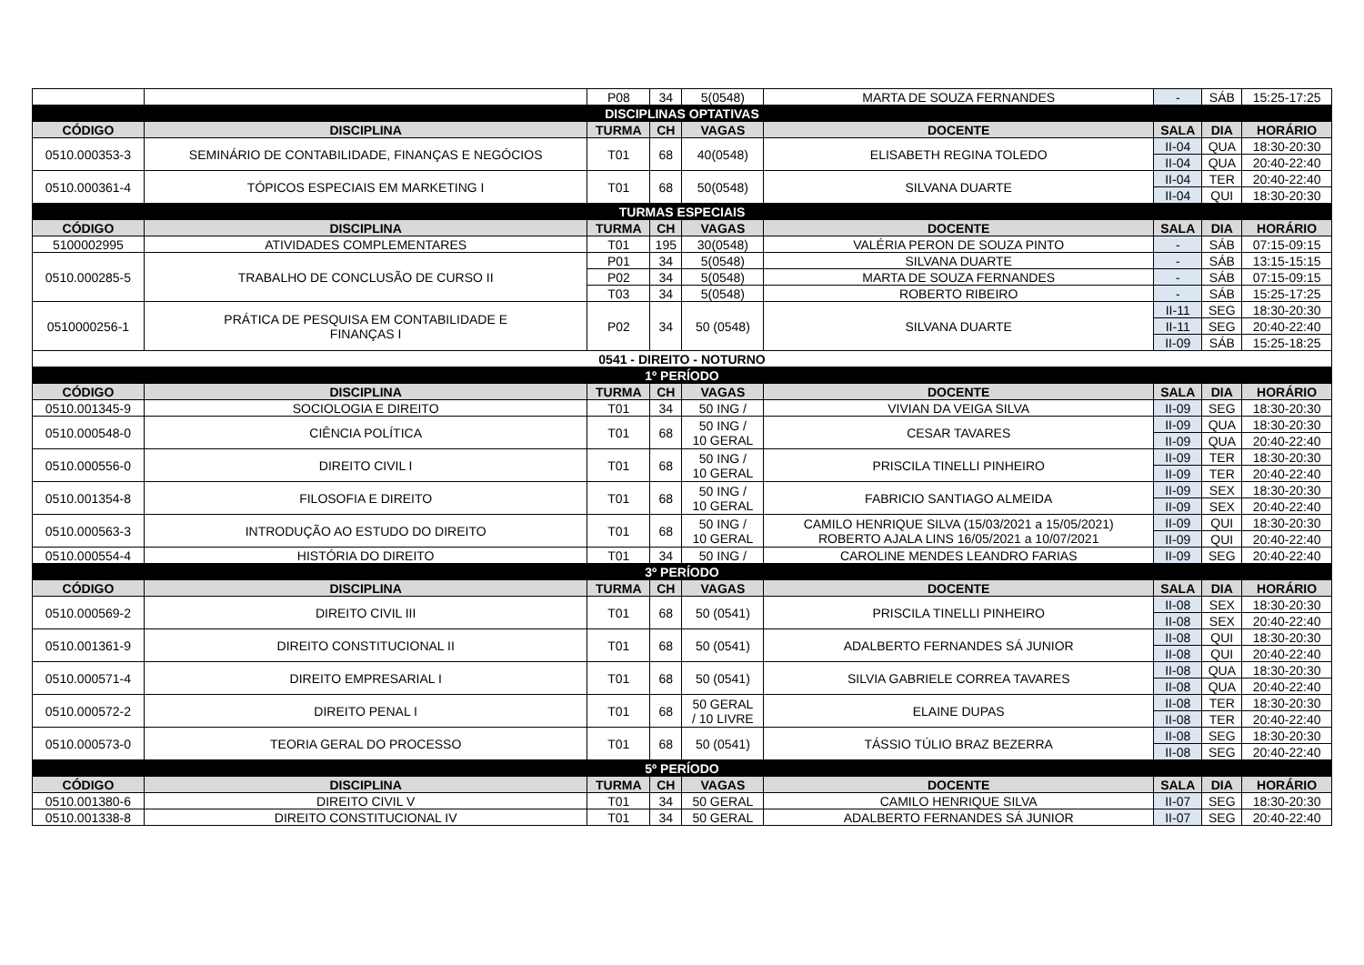| | | P08 | 34 | 5(0548) | MARTA DE SOUZA FERNANDES | - | SÁB | 15:25-17:25 |
| DISCIPLINAS OPTATIVAS | | | | | | | | |
| CÓDIGO | DISCIPLINA | TURMA | CH | VAGAS | DOCENTE | SALA | DIA | HORÁRIO |
| 0510.000353-3 | SEMINÁRIO DE CONTABILIDADE, FINANÇAS E NEGÓCIOS | T01 | 68 | 40(0548) | ELISABETH REGINA TOLEDO | II-04 | QUA | 18:30-20:30 |
| | | | | | | II-04 | QUA | 20:40-22:40 |
| 0510.000361-4 | TÓPICOS ESPECIAIS EM MARKETING I | T01 | 68 | 50(0548) | SILVANA DUARTE | II-04 | TER | 20:40-22:40 |
| | | | | | | II-04 | QUI | 18:30-20:30 |
| TURMAS ESPECIAIS | | | | | | | | |
| CÓDIGO | DISCIPLINA | TURMA | CH | VAGAS | DOCENTE | SALA | DIA | HORÁRIO |
| 5100002995 | ATIVIDADES COMPLEMENTARES | T01 | 195 | 30(0548) | VALÉRIA PERON DE SOUZA PINTO | - | SÁB | 07:15-09:15 |
| 0510.000285-5 | TRABALHO DE CONCLUSÃO DE CURSO II | P01 | 34 | 5(0548) | SILVANA DUARTE | - | SÁB | 13:15-15:15 |
| | | P02 | 34 | 5(0548) | MARTA DE SOUZA FERNANDES | - | SÁB | 07:15-09:15 |
| | | T03 | 34 | 5(0548) | ROBERTO RIBEIRO | - | SÁB | 15:25-17:25 |
| 0510000256-1 | PRÁTICA DE PESQUISA EM CONTABILIDADE E FINANÇAS I | P02 | 34 | 50 (0548) | SILVANA DUARTE | II-11 | SEG | 18:30-20:30 |
| | | | | | | II-11 | SEG | 20:40-22:40 |
| | | | | | | II-09 | SÁB | 15:25-18:25 |
| 0541 - DIREITO - NOTURNO | | | | | | | | |
| 1º PERÍODO | | | | | | | | |
| CÓDIGO | DISCIPLINA | TURMA | CH | VAGAS | DOCENTE | SALA | DIA | HORÁRIO |
| 0510.001345-9 | SOCIOLOGIA E DIREITO | T01 | 34 | 50 ING / | VIVIAN DA VEIGA SILVA | II-09 | SEG | 18:30-20:30 |
| 0510.000548-0 | CIÊNCIA POLÍTICA | T01 | 68 | 50 ING / 10 GERAL | CESAR TAVARES | II-09 | QUA | 18:30-20:30 |
| | | | | | | II-09 | QUA | 20:40-22:40 |
| 0510.000556-0 | DIREITO CIVIL I | T01 | 68 | 50 ING / 10 GERAL | PRISCILA TINELLI PINHEIRO | II-09 | TER | 18:30-20:30 |
| | | | | | | II-09 | TER | 20:40-22:40 |
| 0510.001354-8 | FILOSOFIA E DIREITO | T01 | 68 | 50 ING / 10 GERAL | FABRICIO SANTIAGO ALMEIDA | II-09 | SEX | 18:30-20:30 |
| | | | | | | II-09 | SEX | 20:40-22:40 |
| 0510.000563-3 | INTRODUÇÃO AO ESTUDO DO DIREITO | T01 | 68 | 50 ING / 10 GERAL | CAMILO HENRIQUE SILVA (15/03/2021 a 15/05/2021) ROBERTO AJALA LINS 16/05/2021 a 10/07/2021 | II-09 | QUI | 18:30-20:30 |
| | | | | | | II-09 | QUI | 20:40-22:40 |
| 0510.000554-4 | HISTÓRIA DO DIREITO | T01 | 34 | 50 ING / | CAROLINE MENDES LEANDRO FARIAS | II-09 | SEG | 20:40-22:40 |
| 3º PERÍODO | | | | | | | | |
| CÓDIGO | DISCIPLINA | TURMA | CH | VAGAS | DOCENTE | SALA | DIA | HORÁRIO |
| 0510.000569-2 | DIREITO CIVIL III | T01 | 68 | 50 (0541) | PRISCILA TINELLI PINHEIRO | II-08 | SEX | 18:30-20:30 |
| | | | | | | II-08 | SEX | 20:40-22:40 |
| 0510.001361-9 | DIREITO CONSTITUCIONAL II | T01 | 68 | 50 (0541) | ADALBERTO FERNANDES SÁ JUNIOR | II-08 | QUI | 18:30-20:30 |
| | | | | | | II-08 | QUI | 20:40-22:40 |
| 0510.000571-4 | DIREITO EMPRESARIAL I | T01 | 68 | 50 (0541) | SILVIA GABRIELE CORREA TAVARES | II-08 | QUA | 18:30-20:30 |
| | | | | | | II-08 | QUA | 20:40-22:40 |
| 0510.000572-2 | DIREITO PENAL I | T01 | 68 | 50 GERAL / 10 LIVRE | ELAINE DUPAS | II-08 | TER | 18:30-20:30 |
| | | | | | | II-08 | TER | 20:40-22:40 |
| 0510.000573-0 | TEORIA GERAL DO PROCESSO | T01 | 68 | 50 (0541) | TÁSSIO TÚLIO BRAZ BEZERRA | II-08 | SEG | 18:30-20:30 |
| | | | | | | II-08 | SEG | 20:40-22:40 |
| 5º PERÍODO | | | | | | | | |
| CÓDIGO | DISCIPLINA | TURMA | CH | VAGAS | DOCENTE | SALA | DIA | HORÁRIO |
| 0510.001380-6 | DIREITO CIVIL V | T01 | 34 | 50 GERAL | CAMILO HENRIQUE SILVA | II-07 | SEG | 18:30-20:30 |
| 0510.001338-8 | DIREITO CONSTITUCIONAL IV | T01 | 34 | 50 GERAL | ADALBERTO FERNANDES SÁ JUNIOR | II-07 | SEG | 20:40-22:40 |